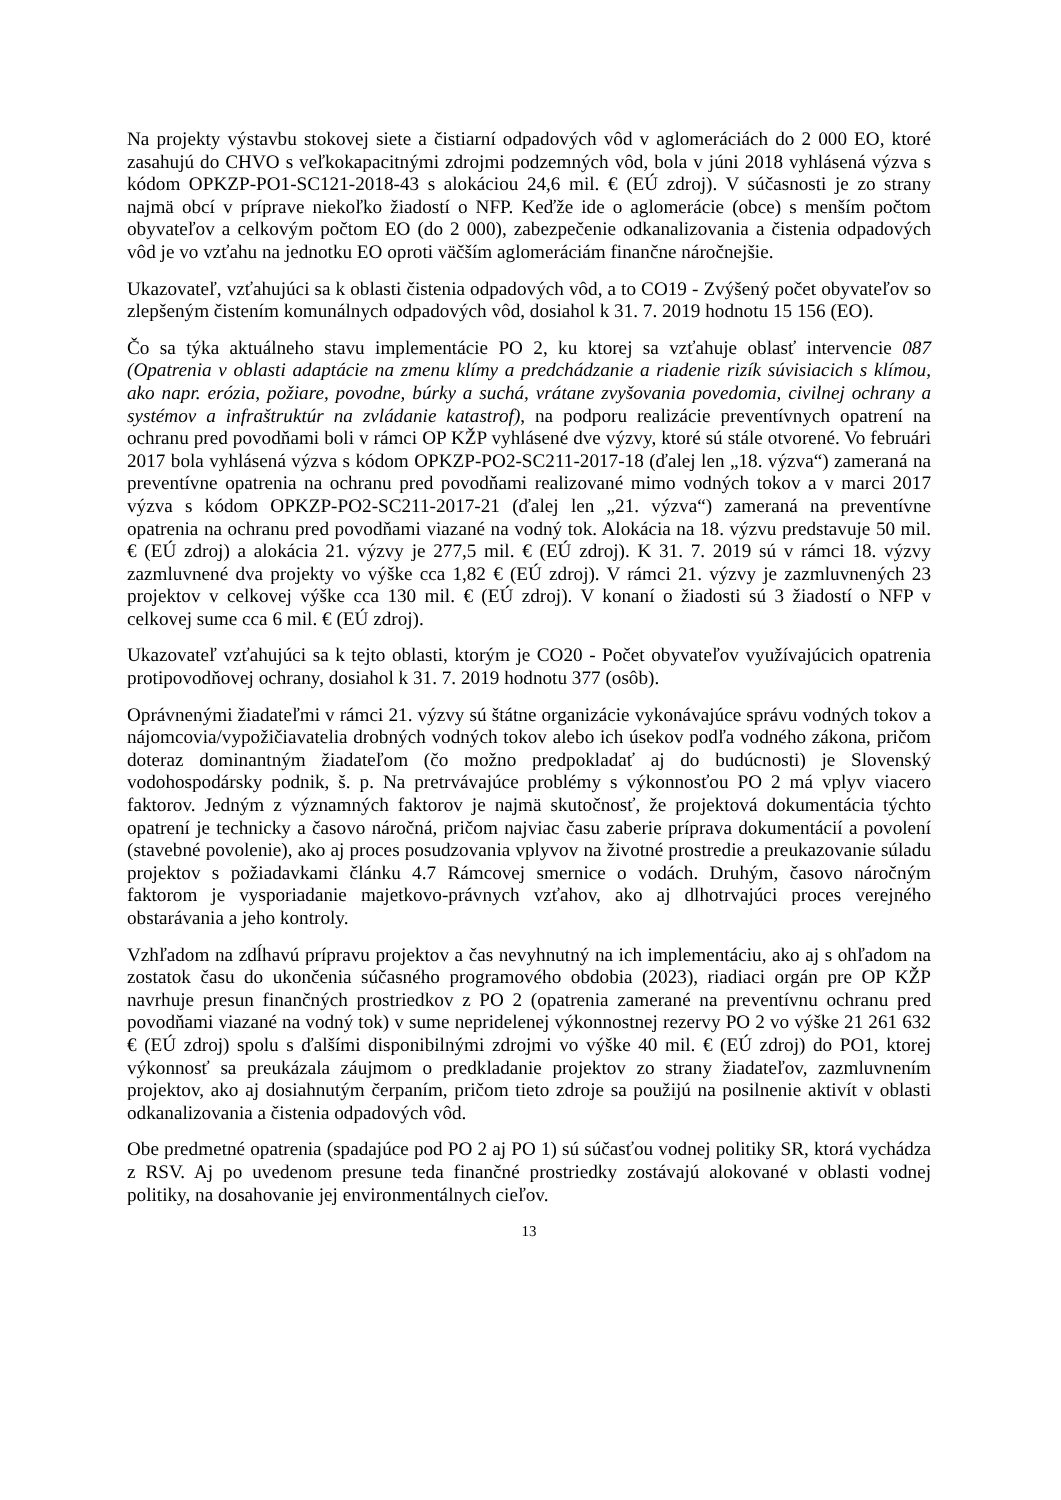Na projekty výstavbu stokovej siete a čistiarní odpadových vôd v aglomeráciách do 2 000 EO, ktoré zasahujú do CHVO s veľkokapacitnými zdrojmi podzemných vôd, bola v júni 2018 vyhlásená výzva s kódom OPKZP-PO1-SC121-2018-43 s alokáciou 24,6 mil. € (EÚ zdroj). V súčasnosti je zo strany najmä obcí v príprave niekoľko žiadostí o NFP. Keďže ide o aglomerácie (obce) s menším počtom obyvateľov a celkovým počtom EO (do 2 000), zabezpečenie odkanalizovania a čistenia odpadových vôd je vo vzťahu na jednotku EO oproti väčším aglomeráciám finančne náročnejšie.
Ukazovateľ, vzťahujúci sa k oblasti čistenia odpadových vôd, a to CO19 - Zvýšený počet obyvateľov so zlepšeným čistením komunálnych odpadových vôd, dosiahol k 31. 7. 2019 hodnotu 15 156 (EO).
Čo sa týka aktuálneho stavu implementácie PO 2, ku ktorej sa vzťahuje oblasť intervencie 087 (Opatrenia v oblasti adaptácie na zmenu klímy a predchádzanie a riadenie rizík súvisiacich s klímou, ako napr. erózia, požiare, povodne, búrky a suchá, vrátane zvyšovania povedomia, civilnej ochrany a systémov a infraštruktúr na zvládanie katastrof), na podporu realizácie preventívnych opatrení na ochranu pred povodňami boli v rámci OP KŽP vyhlásené dve výzvy, ktoré sú stále otvorené. Vo februári 2017 bola vyhlásená výzva s kódom OPKZP-PO2-SC211-2017-18 (ďalej len „18. výzva“) zameraná na preventívne opatrenia na ochranu pred povodňami realizované mimo vodných tokov a v marci 2017 výzva s kódom OPKZP-PO2-SC211-2017-21 (ďalej len „21. výzva“) zameraná na preventívne opatrenia na ochranu pred povodňami viazané na vodný tok. Alokácia na 18. výzvu predstavuje 50 mil. € (EÚ zdroj) a alokácia 21. výzvy je 277,5 mil. € (EÚ zdroj). K 31. 7. 2019 sú v rámci 18. výzvy zazmluvnené dva projekty vo výške cca 1,82 € (EÚ zdroj). V rámci 21. výzvy je zazmluvnených 23 projektov v celkovej výške cca 130 mil. € (EÚ zdroj). V konaní o žiadosti sú 3 žiadostí o NFP v celkovej sume cca 6 mil. € (EÚ zdroj).
Ukazovateľ vzťahujúci sa k tejto oblasti, ktorým je CO20 - Počet obyvateľov využívajúcich opatrenia protipovodňovej ochrany, dosiahol k 31. 7. 2019 hodnotu 377 (osôb).
Oprávnenými žiadateľmi v rámci 21. výzvy sú štátne organizácie vykonávajúce správu vodných tokov a nájomcovia/vypožičiavatelia drobných vodných tokov alebo ich úsekov podľa vodného zákona, pričom doteraz dominantným žiadateľom (čo možno predpokladať aj do budúcnosti) je Slovenský vodohospodársky podnik, š. p. Na pretrvávajúce problémy s výkonnosťou PO 2 má vplyv viacero faktorov. Jedným z významných faktorov je najmä skutočnosť, že projektová dokumentácia týchto opatrení je technicky a časovo náročná, pričom najviac času zaberie príprava dokumentácií a povolení (stavebné povolenie), ako aj proces posudzovania vplyvov na životné prostredie a preukazovanie súladu projektov s požiadavkami článku 4.7 Rámcovej smernice o vodách. Druhým, časovo náročným faktorom je vysporiadanie majetkovo-právnych vzťahov, ako aj dlhotrvajúci proces verejného obstarávania a jeho kontroly.
Vzhľadom na zdĺhavú prípravu projektov a čas nevyhnutný na ich implementáciu, ako aj s ohľadom na zostatok času do ukončenia súčasného programového obdobia (2023), riadiaci orgán pre OP KŽP navrhuje presun finančných prostriedkov z PO 2 (opatrenia zamerané na preventívnu ochranu pred povodňami viazané na vodný tok) v sume nepridelenej výkonnostnej rezervy PO 2 vo výške 21 261 632 € (EÚ zdroj) spolu s ďalšími disponibilnými zdrojmi vo výške 40 mil. € (EÚ zdroj) do PO1, ktorej výkonnosť sa preukázala záujmom o predkladanie projektov zo strany žiadateľov, zazmluvnením projektov, ako aj dosiahnutým čerpaním, pričom tieto zdroje sa použijú na posilnenie aktivít v oblasti odkanalizovania a čistenia odpadových vôd.
Obe predmetné opatrenia (spadajúce pod PO 2 aj PO 1) sú súčasťou vodnej politiky SR, ktorá vychádza z RSV. Aj po uvedenom presune teda finančné prostriedky zostávajú alokované v oblasti vodnej politiky, na dosahovanie jej environmentálnych cieľov.
13